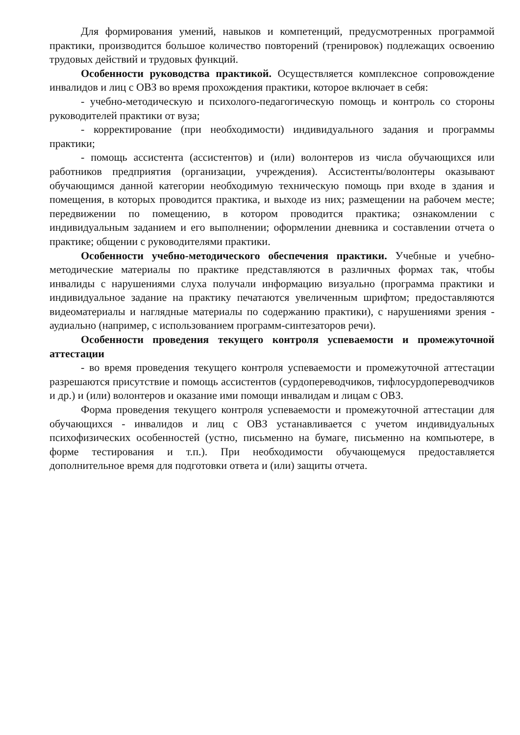Для формирования умений, навыков и компетенций, предусмотренных программой практики, производится большое количество повторений (тренировок) подлежащих освоению трудовых действий и трудовых функций.
Особенности руководства практикой. Осуществляется комплексное сопровождение инвалидов и лиц с ОВЗ во время прохождения практики, которое включает в себя:
- учебно-методическую и психолого-педагогическую помощь и контроль со стороны руководителей практики от вуза;
- корректирование (при необходимости) индивидуального задания и программы практики;
- помощь ассистента (ассистентов) и (или) волонтеров из числа обучающихся или работников предприятия (организации, учреждения). Ассистенты/волонтеры оказывают обучающимся данной категории необходимую техническую помощь при входе в здания и помещения, в которых проводится практика, и выходе из них; размещении на рабочем месте; передвижении по помещению, в котором проводится практика; ознакомлении с индивидуальным заданием и его выполнении; оформлении дневника и составлении отчета о практике; общении с руководителями практики.
Особенности учебно-методического обеспечения практики. Учебные и учебно-методические материалы по практике представляются в различных формах так, чтобы инвалиды с нарушениями слуха получали информацию визуально (программа практики и индивидуальное задание на практику печатаются увеличенным шрифтом; предоставляются видеоматериалы и наглядные материалы по содержанию практики), с нарушениями зрения - аудиально (например, с использованием программ-синтезаторов речи).
Особенности проведения текущего контроля успеваемости и промежуточной аттестации
- во время проведения текущего контроля успеваемости и промежуточной аттестации разрешаются присутствие и помощь ассистентов (сурдопереводчиков, тифлосурдопереводчиков и др.) и (или) волонтеров и оказание ими помощи инвалидам и лицам с ОВЗ.
Форма проведения текущего контроля успеваемости и промежуточной аттестации для обучающихся - инвалидов и лиц с ОВЗ устанавливается с учетом индивидуальных психофизических особенностей (устно, письменно на бумаге, письменно на компьютере, в форме тестирования и т.п.). При необходимости обучающемуся предоставляется дополнительное время для подготовки ответа и (или) защиты отчета.